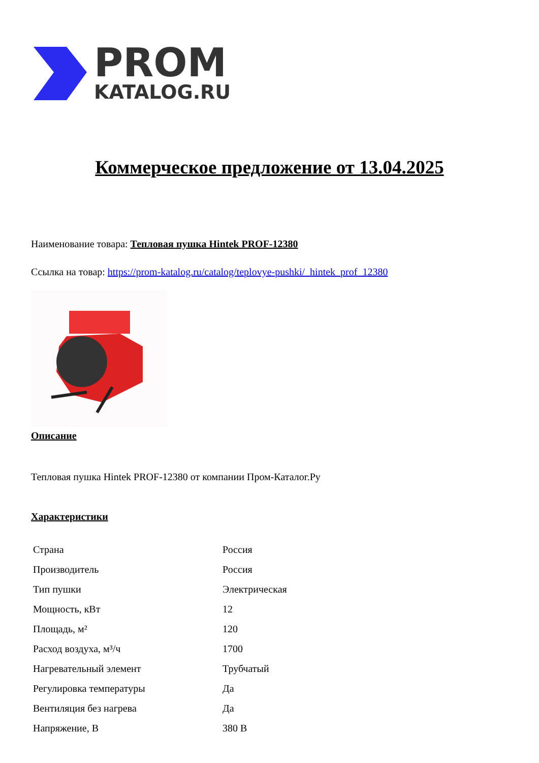PROM
KATALOG.RU
Коммерческое предложение от 13.04.2025
Наименование товара: Тепловая пушка Hintek PROF-12380
Ссылка на товар: https://prom-katalog.ru/catalog/teplovye-pushki/_hintek_prof_12380
Описание
Тепловая пушка Hintek PROF-12380 от компании Пром-Каталог.Ру
Характеристики
| Страна | Россия |
| Производитель | Россия |
| Тип пушки | Электрическая |
| Мощность, кВт | 12 |
| Площадь, м² | 120 |
| Расход воздуха, м³/ч | 1700 |
| Нагревательный элемент | Трубчатый |
| Регулировка температуры | Да |
| Вентиляция без нагрева | Да |
| Напряжение, В | 380 В |